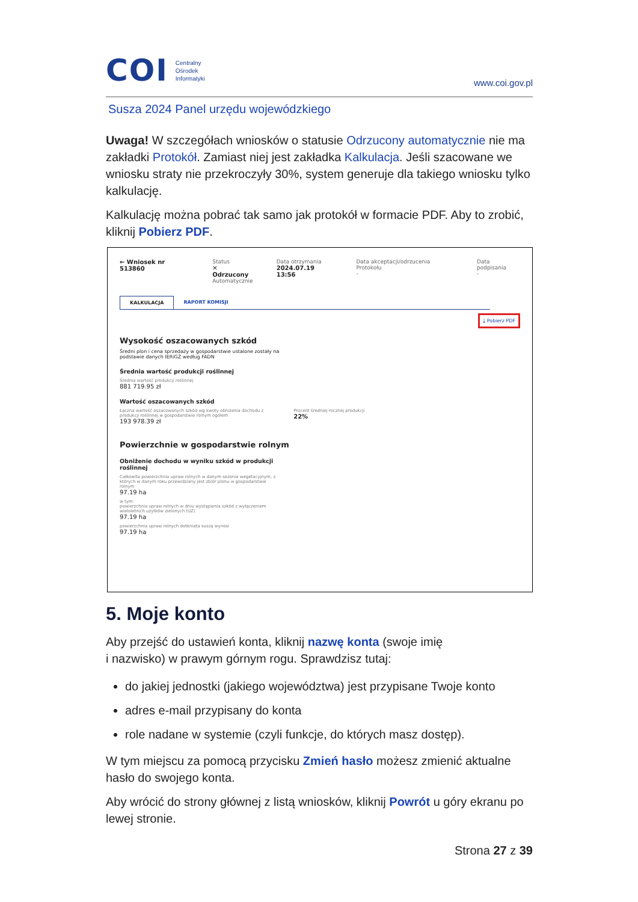COI Centralny
Ośrodek
Informatyki
www.coi.gov.pl
Susza 2024 Panel urzędu wojewódzkiego
Uwaga! W szczegółach wniosków o statusie Odrzucony automatycznie nie ma zakładki Protokół. Zamiast niej jest zakładka Kalkulacja. Jeśli szacowane we wniosku straty nie przekroczyły 30%, system generuje dla takiego wniosku tylko kalkulację.
Kalkulację można pobrać tak samo jak protokół w formacie PDF. Aby to zrobić, kliknij Pobierz PDF.
← Wniosek nr 513860 Status
✕ Odrzucony
Automatycznie
Data otrzymania
2024.07.19 13:56
Data akceptacji/odrzucenia Protokołu
-
Data podpisania
-
KALKULACJA RAPORT KOMISJI
⤓ Pobierz PDF
Wysokość oszacowanych szkód
Średni plon i cena sprzedaży w gospodarstwie ustalone zostały na
podstawie danych IERiGŻ według FADN
Średnia wartość produkcji roślinnej
Średnia wartość produkcji roślinnej
881 719.95 zł
Wartość oszacowanych szkód
Łączna wartość oszacowanych szkód wg kwoty obniżenia dochodu z
produkcji roślinnej w gospodarstwie rolnym ogółem
193 978.39 zł
Procent średniej rocznej produkcji
22%
Powierzchnie w gospodarstwie rolnym
Obniżenie dochodu w wyniku szkód w produkcji
roślinnej
Całkowita powierzchnia upraw rolnych w danym sezonie wegetacyjnym, z
których w danym roku przewidziany jest zbiór plonu w gospodarstwie
rolnym
97.19 ha
w tym:
powierzchnia upraw rolnych w dniu wystąpienia szkód z wyłączeniem
wieloletnich użytków zielonych (UZ)
97.19 ha
powierzchnia upraw rolnych dotknięta suszą wynosi
97.19 ha
5. Moje konto
Aby przejść do ustawień konta, kliknij nazwę konta (swoje imię
i nazwisko) w prawym górnym rogu. Sprawdzisz tutaj:
do jakiej jednostki (jakiego województwa) jest przypisane Twoje konto
adres e-mail przypisany do konta
role nadane w systemie (czyli funkcje, do których masz dostęp).
W tym miejscu za pomocą przycisku Zmień hasło możesz zmienić aktualne hasło do swojego konta.
Aby wrócić do strony głównej z listą wniosków, kliknij Powrót u góry ekranu po lewej stronie.
Strona 27 z 39